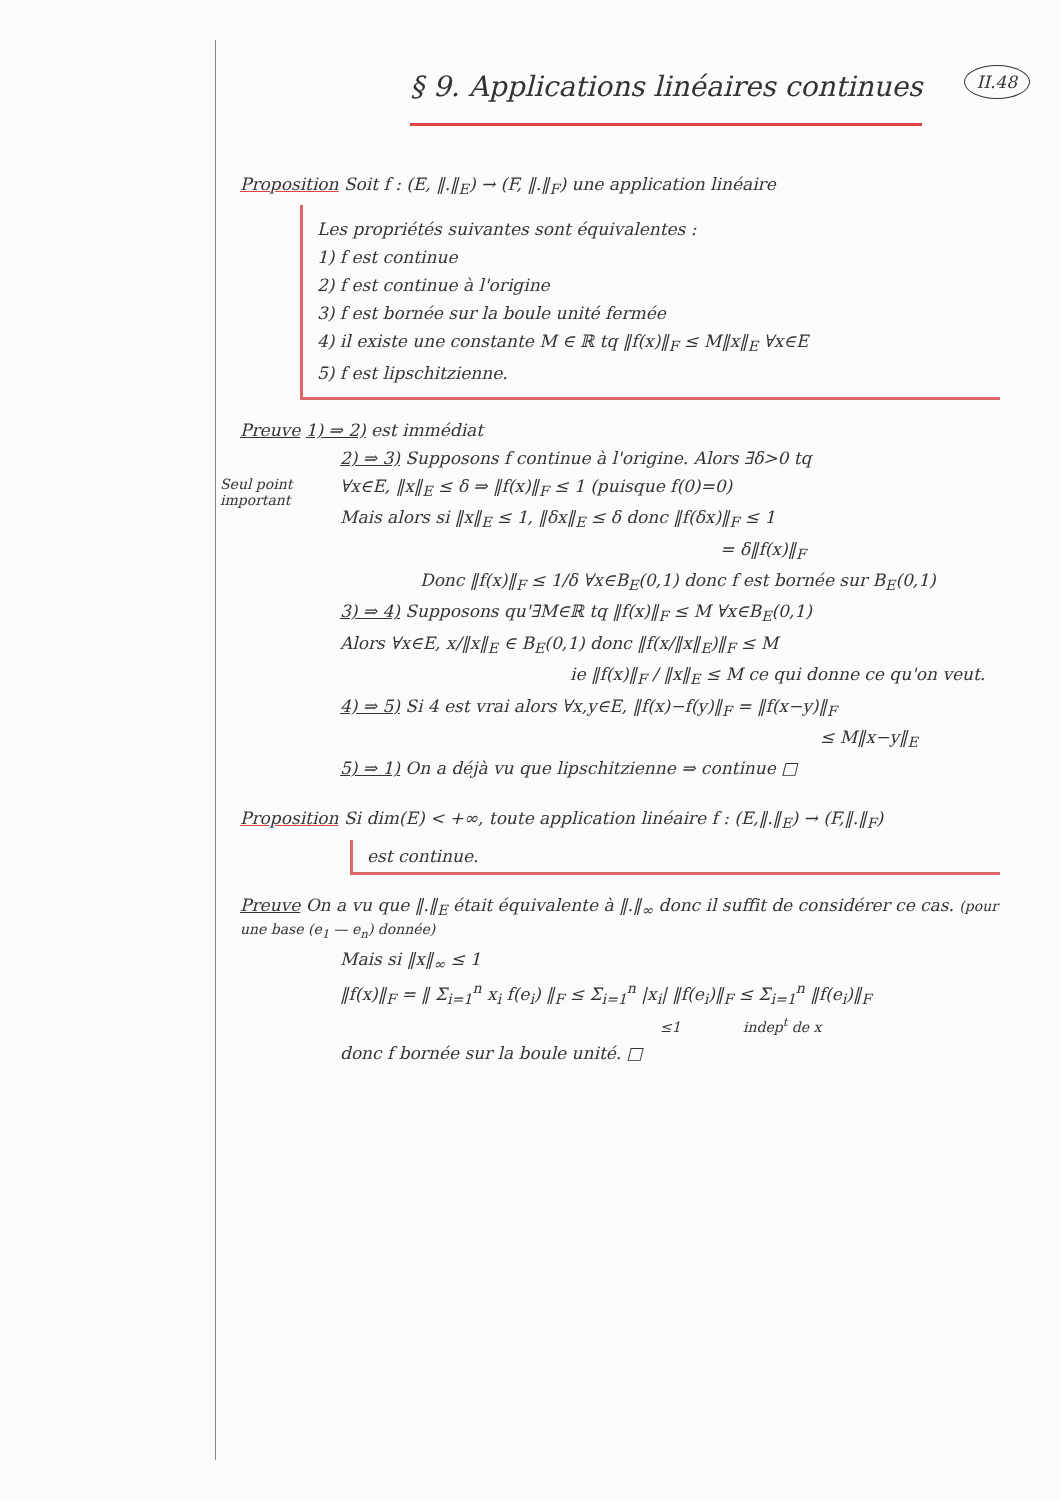II.48
§ 9. Applications linéaires continues
Proposition Soit f : (E, ‖.‖<sub>E</sub>) → (F, ‖.‖<sub>F</sub>) une application linéaire
Les propriétés suivantes sont équivalentes :
1) f est continue
2) f est continue à l'origine
3) f est bornée sur la boule unité fermée
4) il existe une constante M ∈ ℝ tq ‖f(x)‖<sub>F</sub> ≤ M‖x‖<sub>E</sub> ∀x∈E
5) f est lipschitzienne.
Preuve 1) ⇒ 2) est immédiat
2) ⇒ 3) Supposons f continue à l'origine. Alors ∃δ>0 tq
Seul point important
∀x∈E, ‖x‖<sub>E</sub> ≤ δ ⇒ ‖f(x)‖<sub>F</sub> ≤ 1 (puisque f(0)=0)
Mais alors si ‖x‖<sub>E</sub> ≤ 1, ‖δx‖<sub>E</sub> ≤ δ donc ‖f(δx)‖<sub>F</sub> ≤ 1
= δ‖f(x)‖<sub>F</sub>
Donc ‖f(x)‖<sub>F</sub> ≤ 1/δ ∀x∈B<sub>E</sub>(0,1) donc f est bornée sur B<sub>E</sub>(0,1)
3) ⇒ 4) Supposons qu'∃M∈ℝ tq ‖f(x)‖<sub>F</sub> ≤ M ∀x∈B<sub>E</sub>(0,1)
Alors ∀x∈E, x/‖x‖<sub>E</sub> ∈ B<sub>E</sub>(0,1) donc ‖f(x/‖x‖<sub>E</sub>)‖<sub>F</sub> ≤ M
ie ‖f(x)‖<sub>F</sub> / ‖x‖<sub>E</sub> ≤ M ce qui donne ce qu'on veut.
4) ⇒ 5) Si 4 est vrai alors ∀x,y∈E, ‖f(x)−f(y)‖<sub>F</sub> = ‖f(x−y)‖<sub>F</sub>
≤ M‖x−y‖<sub>E</sub>
5) ⇒ 1) On a déjà vu que lipschitzienne ⇒ continue □
Proposition Si dim(E) < +∞, toute application linéaire f : (E,‖.‖<sub>E</sub>) → (F,‖.‖<sub>F</sub>)
est continue.
Preuve On a vu que ‖.‖<sub>E</sub> était équivalente à ‖.‖<sub>∞</sub> donc il suffit de considérer ce cas. (pour une base (e<sub>1</sub> — e<sub>n</sub>) donnée)
Mais si ‖x‖<sub>∞</sub> ≤ 1
‖f(x)‖<sub>F</sub> = ‖ Σ<sub>i=1</sub><sup>n</sup> x<sub>i</sub> f(e<sub>i</sub>) ‖<sub>F</sub> ≤ Σ<sub>i=1</sub><sup>n</sup> |x<sub>i</sub>| ‖f(e<sub>i</sub>)‖<sub>F</sub> ≤ Σ<sub>i=1</sub><sup>n</sup> ‖f(e<sub>i</sub>)‖<sub>F</sub>
≤1 indep<sup>t</sup> de x
donc f bornée sur la boule unité. □